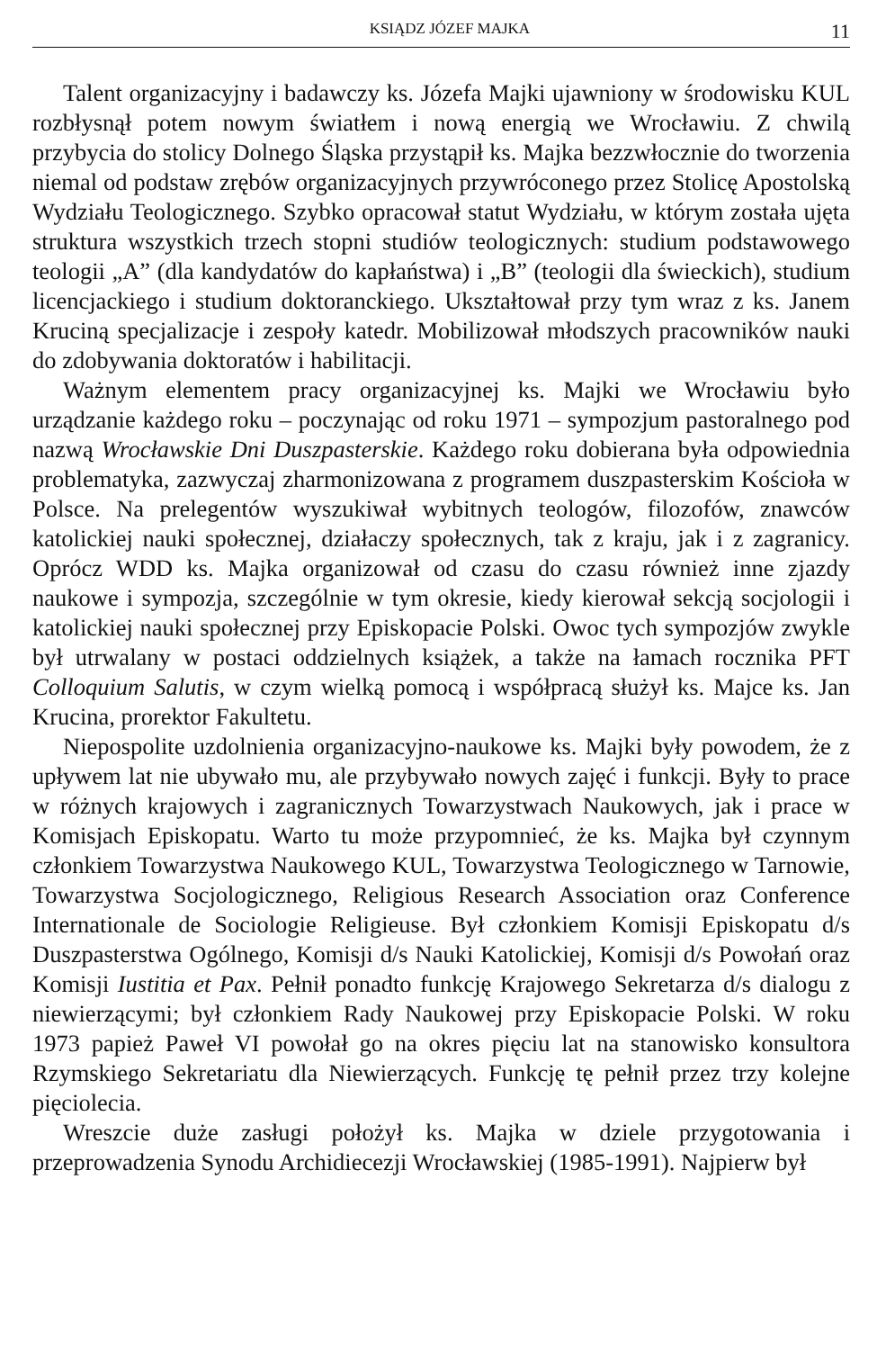KSIĄDZ JÓZEF MAJKA 11
Talent organizacyjny i badawczy ks. Józefa Majki ujawniony w środowisku KUL rozbłysnął potem nowym światłem i nową energią we Wrocławiu. Z chwilą przybycia do stolicy Dolnego Śląska przystąpił ks. Majka bezzwłocznie do tworzenia niemal od podstaw zrębów organizacyjnych przywróconego przez Stolicę Apostolską Wydziału Teologicznego. Szybko opracował statut Wydziału, w którym została ujęta struktura wszystkich trzech stopni studiów teologicznych: studium podstawowego teologii „A” (dla kandydatów do kapłaństwa) i „B” (teologii dla świeckich), studium licencjackiego i studium doktoranckiego. Ukształtował przy tym wraz z ks. Janem Kruciną specjalizacje i zespoły katedr. Mobilizował młodszych pracowników nauki do zdobywania doktoratów i habilitacji.
Ważnym elementem pracy organizacyjnej ks. Majki we Wrocławiu było urządzanie każdego roku – poczynając od roku 1971 – sympozjum pastoralnego pod nazwą Wrocławskie Dni Duszpasterskie. Każdego roku dobierana była odpowiednia problematyka, zazwyczaj zharmonizowana z programem duszpasterskim Kościoła w Polsce. Na prelegentów wyszukiwał wybitnych teologów, filozofów, znawców katolickiej nauki społecznej, działaczy społecznych, tak z kraju, jak i z zagranicy. Oprócz WDD ks. Majka organizował od czasu do czasu również inne zjazdy naukowe i sympozja, szczególnie w tym okresie, kiedy kierował sekcją socjologii i katolickiej nauki społecznej przy Episkopacie Polski. Owoc tych sympozjów zwykle był utrwalany w postaci oddzielnych książek, a także na łamach rocznika PFT Colloquium Salutis, w czym wielką pomocą i współpracą służył ks. Majce ks. Jan Krucina, prorektor Fakultetu.
Niepospolite uzdolnienia organizacyjno-naukowe ks. Majki były powodem, że z upływem lat nie ubywało mu, ale przybywało nowych zajęć i funkcji. Były to prace w różnych krajowych i zagranicznych Towarzystwach Naukowych, jak i prace w Komisjach Episkopatu. Warto tu może przypomnieć, że ks. Majka był czynnym członkiem Towarzystwa Naukowego KUL, Towarzystwa Teologicznego w Tarnowie, Towarzystwa Socjologicznego, Religious Research Association oraz Conference Internationale de Sociologie Religieuse. Był członkiem Komisji Episkopatu d/s Duszpasterstwa Ogólnego, Komisji d/s Nauki Katolickiej, Komisji d/s Powołań oraz Komisji Iustitia et Pax. Pełnił ponadto funkcję Krajowego Sekretarza d/s dialogu z niewierzącymi; był członkiem Rady Naukowej przy Episkopacie Polski. W roku 1973 papież Paweł VI powołał go na okres pięciu lat na stanowisko konsultora Rzymskiego Sekretariatu dla Niewierzących. Funkcję tę pełnił przez trzy kolejne pięciolecia.
Wreszcie duże zasługi położył ks. Majka w dziele przygotowania i przeprowadzenia Synodu Archidiecezji Wrocławskiej (1985-1991). Najpierw był